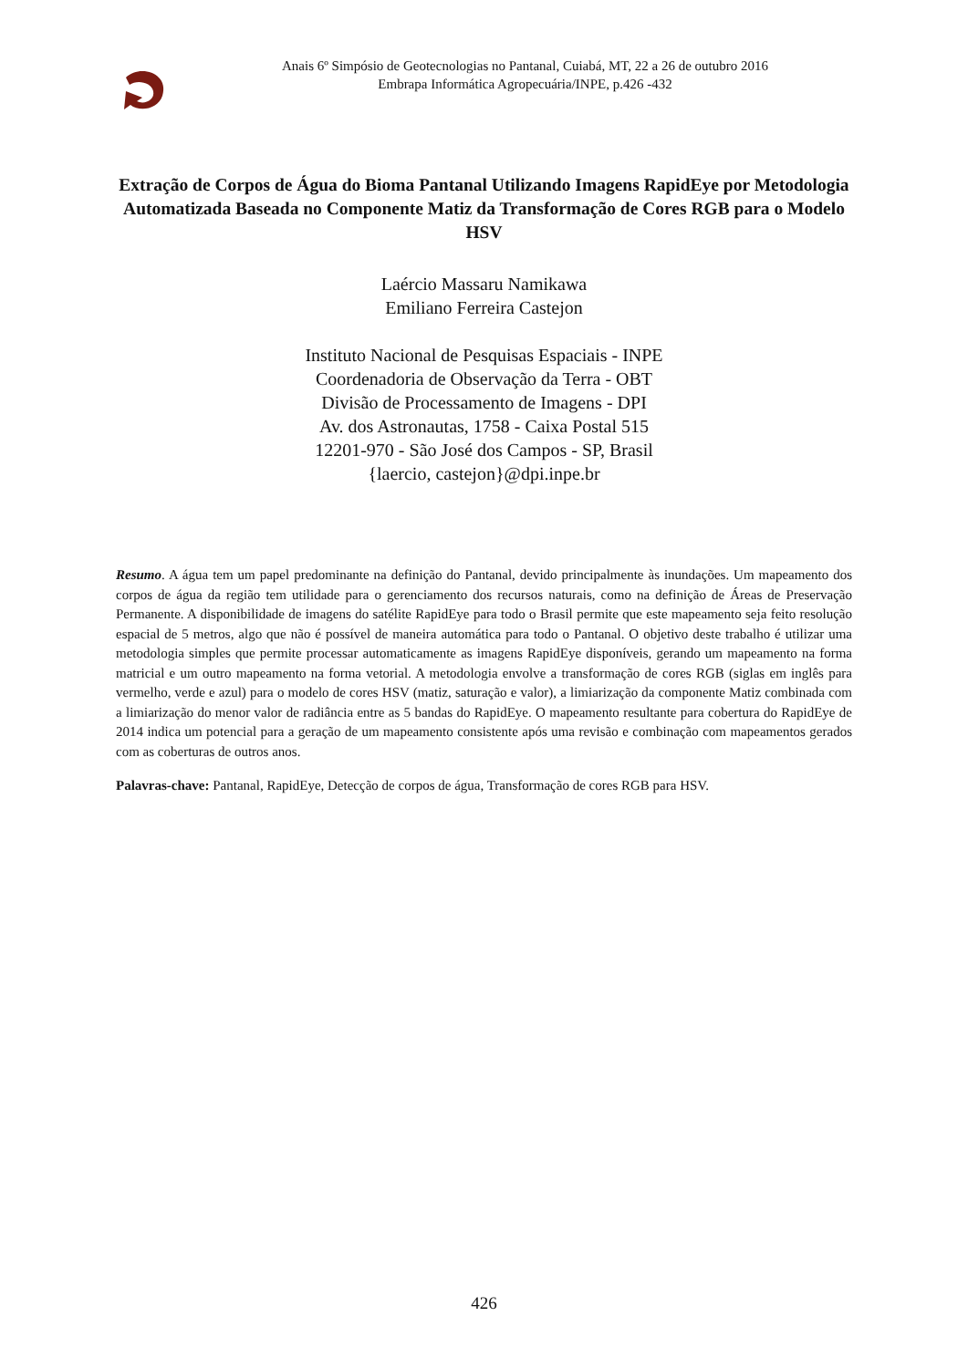Anais 6º Simpósio de Geotecnologias no Pantanal, Cuiabá, MT, 22 a 26 de outubro 2016
Embrapa Informática Agropecuária/INPE, p.426 -432
Extração de Corpos de Água do Bioma Pantanal Utilizando Imagens RapidEye por Metodologia Automatizada Baseada no Componente Matiz da Transformação de Cores RGB para o Modelo HSV
Laércio Massaru Namikawa
Emiliano Ferreira Castejon
Instituto Nacional de Pesquisas Espaciais - INPE
Coordenadoria de Observação da Terra - OBT
Divisão de Processamento de Imagens - DPI
Av. dos Astronautas, 1758 - Caixa Postal 515
12201-970 - São José dos Campos - SP, Brasil
{laercio, castejon}@dpi.inpe.br
Resumo. A água tem um papel predominante na definição do Pantanal, devido principalmente às inundações. Um mapeamento dos corpos de água da região tem utilidade para o gerenciamento dos recursos naturais, como na definição de Áreas de Preservação Permanente. A disponibilidade de imagens do satélite RapidEye para todo o Brasil permite que este mapeamento seja feito resolução espacial de 5 metros, algo que não é possível de maneira automática para todo o Pantanal. O objetivo deste trabalho é utilizar uma metodologia simples que permite processar automaticamente as imagens RapidEye disponíveis, gerando um mapeamento na forma matricial e um outro mapeamento na forma vetorial. A metodologia envolve a transformação de cores RGB (siglas em inglês para vermelho, verde e azul) para o modelo de cores HSV (matiz, saturação e valor), a limiarização da componente Matiz combinada com a limiarização do menor valor de radiância entre as 5 bandas do RapidEye. O mapeamento resultante para cobertura do RapidEye de 2014 indica um potencial para a geração de um mapeamento consistente após uma revisão e combinação com mapeamentos gerados com as coberturas de outros anos.
Palavras-chave: Pantanal, RapidEye, Detecção de corpos de água, Transformação de cores RGB para HSV.
426